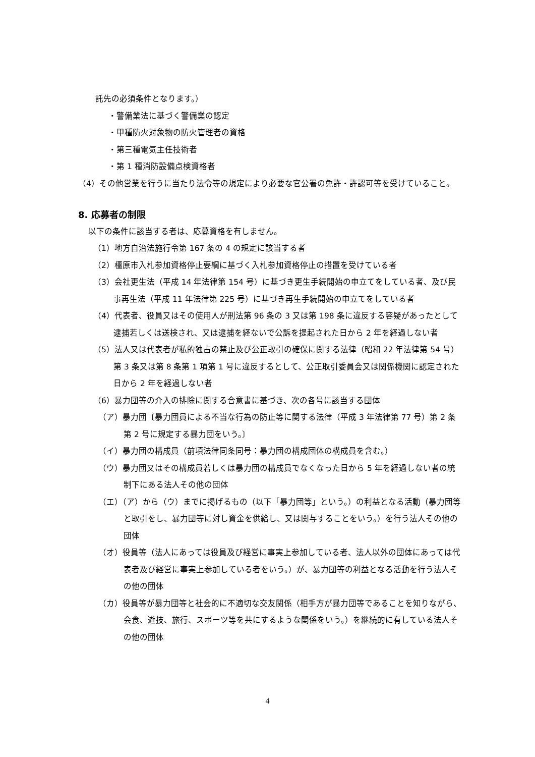託先の必須条件となります。）
・警備業法に基づく警備業の認定
・甲種防火対象物の防火管理者の資格
・第三種電気主任技術者
・第 1 種消防設備点検資格者
（4）その他営業を行うに当たり法令等の規定により必要な官公署の免許・許認可等を受けていること。
8. 応募者の制限
以下の条件に該当する者は、応募資格を有しません。
（1）地方自治法施行令第 167 条の 4 の規定に該当する者
（2）橿原市入札参加資格停止要綱に基づく入札参加資格停止の措置を受けている者
（3）会社更生法（平成 14 年法律第 154 号）に基づき更生手続開始の申立てをしている者、及び民事再生法（平成 11 年法律第 225 号）に基づき再生手続開始の申立てをしている者
（4）代表者、役員又はその使用人が刑法第 96 条の 3 又は第 198 条に違反する容疑があったとして逮捕若しくは送検され、又は逮捕を経ないで公訴を提起された日から 2 年を経過しない者
（5）法人又は代表者が私的独占の禁止及び公正取引の確保に関する法律（昭和 22 年法律第 54 号）第 3 条又は第 8 条第 1 項第 1 号に違反するとして、公正取引委員会又は関係機関に認定された日から 2 年を経過しない者
（6）暴力団等の介入の排除に関する合意書に基づき、次の各号に該当する団体
（ア）暴力団〔暴力団員による不当な行為の防止等に関する法律（平成 3 年法律第 77 号）第 2 条第 2 号に規定する暴力団をいう。〕
（イ）暴力団の構成員（前項法律同条同号：暴力団の構成団体の構成員を含む。）
（ウ）暴力団又はその構成員若しくは暴力団の構成員でなくなった日から 5 年を経過しない者の統制下にある法人その他の団体
（エ）（ア）から（ウ）までに掲げるもの（以下「暴力団等」という。）の利益となる活動（暴力団等と取引をし、暴力団等に対し資金を供給し、又は関与することをいう。）を行う法人その他の団体
（オ）役員等（法人にあっては役員及び経営に事実上参加している者、法人以外の団体にあっては代表者及び経営に事実上参加している者をいう。）が、暴力団等の利益となる活動を行う法人その他の団体
（カ）役員等が暴力団等と社会的に不適切な交友関係（相手方が暴力団等であることを知りながら、会食、遊技、旅行、スポーツ等を共にするような関係をいう。）を継続的に有している法人その他の団体
4